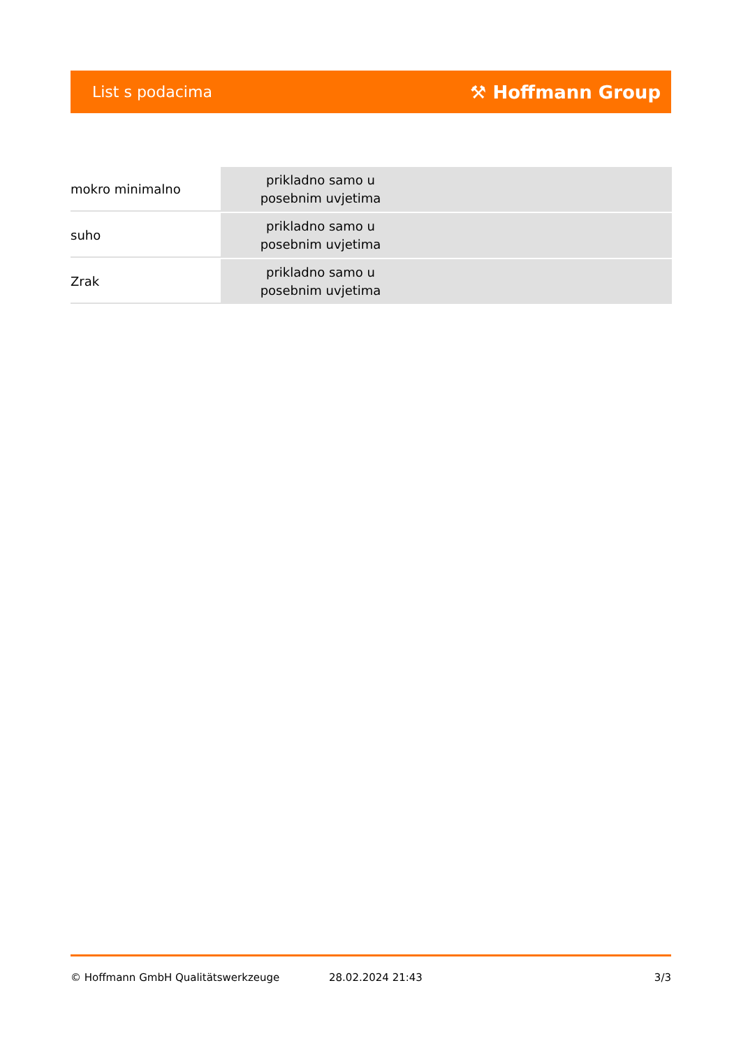List s podacima ⚒ Hoffmann Group
| mokro minimalno | prikladno samo u posebnim uvjetima | |
| suho | prikladno samo u posebnim uvjetima | |
| Zrak | prikladno samo u posebnim uvjetima | |
© Hoffmann GmbH Qualitätswerkzeuge 28.02.2024 21:43 3/3